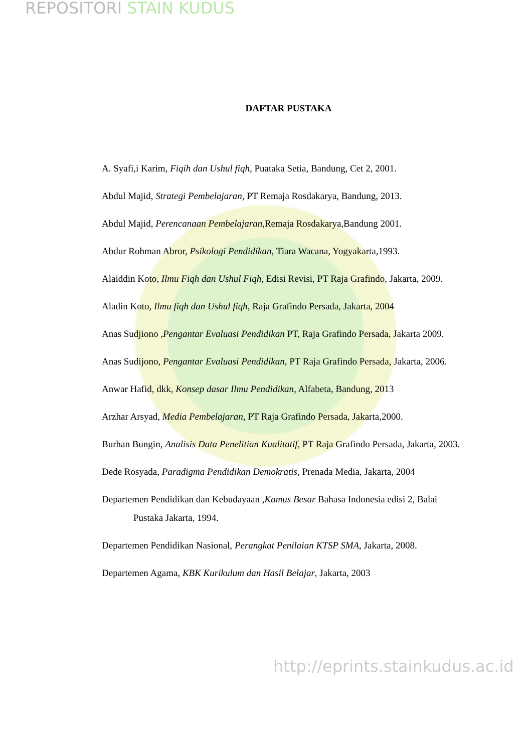REPOSITORI STAIN KUDUS
DAFTAR PUSTAKA
A. Syafi,i Karim, Fiqih dan Ushul fiqh, Puataka Setia, Bandung, Cet 2, 2001.
Abdul Majid, Strategi Pembelajaran, PT Remaja Rosdakarya, Bandung, 2013.
Abdul Majid, Perencanaan Pembelajaran,Remaja Rosdakarya,Bandung 2001.
Abdur Rohman Abror, Psikologi Pendidikan, Tiara Wacana, Yogyakarta,1993.
Alaiddin Koto, Ilmu Fiqh dan Ushul Fiqh, Edisi Revisi, PT Raja Grafindo, Jakarta, 2009.
Aladin Koto, Ilmu fiqh dan Ushul fiqh, Raja Grafindo Persada, Jakarta, 2004
Anas Sudjiono ,Pengantar Evaluasi Pendidikan PT, Raja Grafindo Persada, Jakarta 2009.
Anas Sudijono, Pengantar Evaluasi Pendidikan, PT Raja Grafindo Persada, Jakarta, 2006.
Anwar Hafid, dkk, Konsep dasar Ilmu Pendidikan, Alfabeta, Bandung, 2013
Arzhar Arsyad, Media Pembelajaran, PT Raja Grafindo Persada, Jakarta,2000.
Burhan Bungin, Analisis Data Penelitian Kualitatif, PT Raja Grafindo Persada, Jakarta, 2003.
Dede Rosyada, Paradigma Pendidikan Demokratis, Prenada Media, Jakarta, 2004
Departemen Pendidikan dan Kebudayaan ,Kamus Besar Bahasa Indonesia edisi 2, Balai Pustaka Jakarta, 1994.
Departemen Pendidikan Nasional, Perangkat Penilaian KTSP SMA, Jakarta, 2008.
Departemen Agama, KBK Kurikulum dan Hasil Belajar, Jakarta, 2003
http://eprints.stainkudus.ac.id